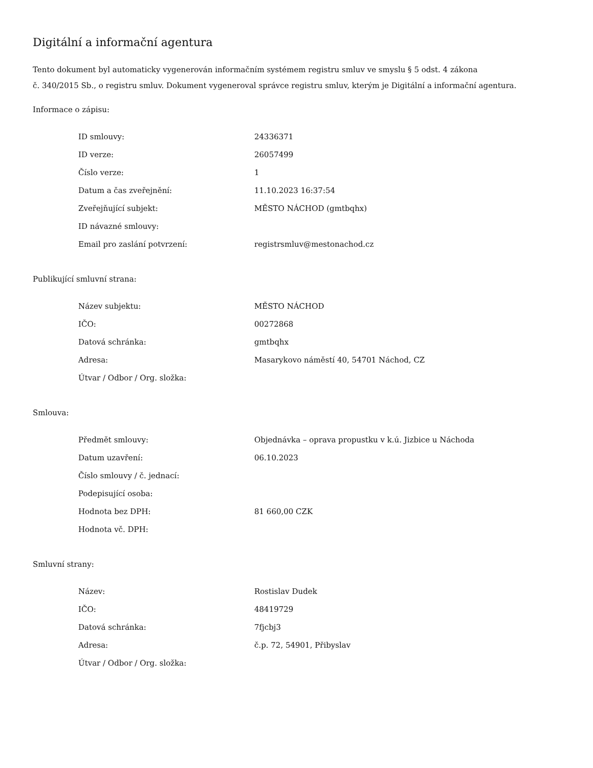Digitální a informační agentura
Tento dokument byl automaticky vygenerován informačním systémem registru smluv ve smyslu § 5 odst. 4 zákona
č. 340/2015 Sb., o registru smluv. Dokument vygeneroval správce registru smluv, kterým je Digitální a informační agentura.
Informace o zápisu:
| ID smlouvy: | 24336371 |
| ID verze: | 26057499 |
| Číslo verze: | 1 |
| Datum a čas zveřejnění: | 11.10.2023 16:37:54 |
| Zveřejňující subjekt: | MĚSTO NÁCHOD (gmtbqhx) |
| ID návazné smlouvy: | |
| Email pro zaslání potvrzení: | registrsmluv@mestonachod.cz |
Publikující smluvní strana:
| Název subjektu: | MĚSTO NÁCHOD |
| IČO: | 00272868 |
| Datová schránka: | gmtbqhx |
| Adresa: | Masarykovo náměstí 40, 54701 Náchod, CZ |
| Útvar / Odbor / Org. složka: | |
Smlouva:
| Předmět smlouvy: | Objednávka – oprava propustku v k.ú. Jizbice u Náchoda |
| Datum uzavření: | 06.10.2023 |
| Číslo smlouvy / č. jednací: | |
| Podepisující osoba: | |
| Hodnota bez DPH: | 81 660,00 CZK |
| Hodnota vč. DPH: | |
Smluvní strany:
| Název: | Rostislav Dudek |
| IČO: | 48419729 |
| Datová schránka: | 7fjcbj3 |
| Adresa: | č.p. 72, 54901, Přibyslav |
| Útvar / Odbor / Org. složka: | |